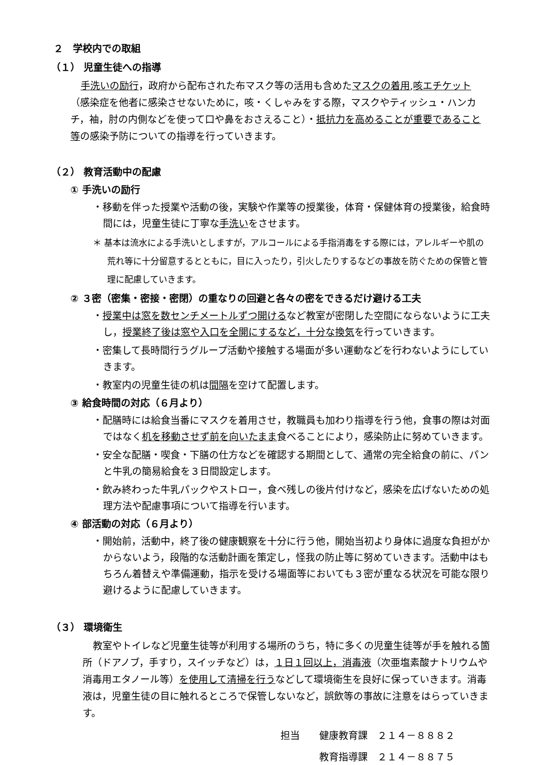２　学校内での取組
（１） 児童生徒への指導
手洗いの励行，政府から配布された布マスク等の活用も含めたマスクの着用,咳エチケット（感染症を他者に感染させないために，咳・くしゃみをする際，マスクやティッシュ・ハンカチ，袖，肘の内側などを使って口や鼻をおさえること）・抵抗力を高めることが重要であること等の感染予防についての指導を行っていきます。
（２） 教育活動中の配慮
① 手洗いの励行
・移動を伴った授業や活動の後，実験や作業等の授業後，体育・保健体育の授業後，給食時間には，児童生徒に丁寧な手洗いをさせます。
＊ 基本は流水による手洗いとしますが，アルコールによる手指消毒をする際には，アレルギーや肌の荒れ等に十分留意するとともに，目に入ったり，引火したりするなどの事故を防ぐための保管と管理に配慮していきます。
② ３密（密集・密接・密閉）の重なりの回避と各々の密をできるだけ避ける工夫
・授業中は窓を数センチメートルずつ開けるなど教室が密閉した空間にならないように工夫し，授業終了後は窓や入口を全開にするなど，十分な換気を行っていきます。
・密集して長時間行うグループ活動や接触する場面が多い運動などを行わないようにしていきます。
・教室内の児童生徒の机は間隔を空けて配置します。
③ 給食時間の対応（６月より）
・配膳時には給食当番にマスクを着用させ，教職員も加わり指導を行う他，食事の際は対面ではなく机を移動させず前を向いたまま食べることにより，感染防止に努めていきます。
・安全な配膳・喫食・下膳の仕方などを確認する期間として、通常の完全給食の前に、パンと牛乳の簡易給食を３日間設定します。
・飲み終わった牛乳パックやストロー，食べ残しの後片付けなど，感染を広げないための処理方法や配慮事項について指導を行います。
④ 部活動の対応（６月より）
・開始前，活動中，終了後の健康観察を十分に行う他，開始当初より身体に過度な負担がかからないよう，段階的な活動計画を策定し，怪我の防止等に努めていきます。活動中はもちろん着替えや準備運動，指示を受ける場面等においても３密が重なる状況を可能な限り避けるように配慮していきます。
（３） 環境衛生
教室やトイレなど児童生徒等が利用する場所のうち，特に多くの児童生徒等が手を触れる箇所（ドアノブ，手すり，スイッチなど）は，１日１回以上，消毒液（次亜塩素酸ナトリウムや消毒用エタノール等）を使用して清掃を行うなどして環境衛生を良好に保っていきます。消毒液は，児童生徒の目に触れるところで保管しないなど，誤飲等の事故に注意をはらっていきます。
担当　　健康教育課　２１４－８８８２
　　　　教育指導課　２１４－８８７５